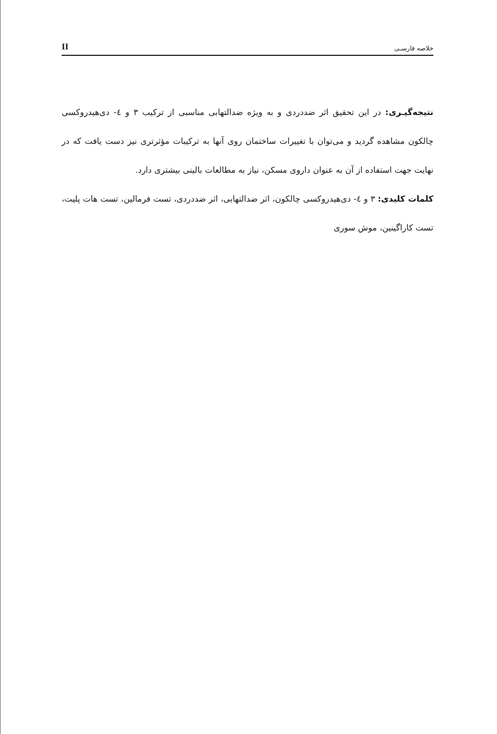II خلاصه فارسـی
نتیجه‌گیـری: در این تحقیق اثر ضددردی و به ویژه ضدالتهابی مناسبی از ترکیب ۳ و ٤- دی‌هیدروکسی چالکون مشاهده گردید و می‌توان با تغییرات ساختمان روی آنها به ترکیبات مؤثرتری نیز دست یافت که در نهایت جهت استفاده از آن به عنوان داروی مسکن، نیاز به مطالعات بالینی بیشتری دارد.
کلمات کلیدی: ۳ و ٤- دی‌هیدروکسی چالکون، اثر ضدالتهابی، اثر ضددردی، تست فرمالین، تست هات پلیت، تست کاراگینین، موش سوری